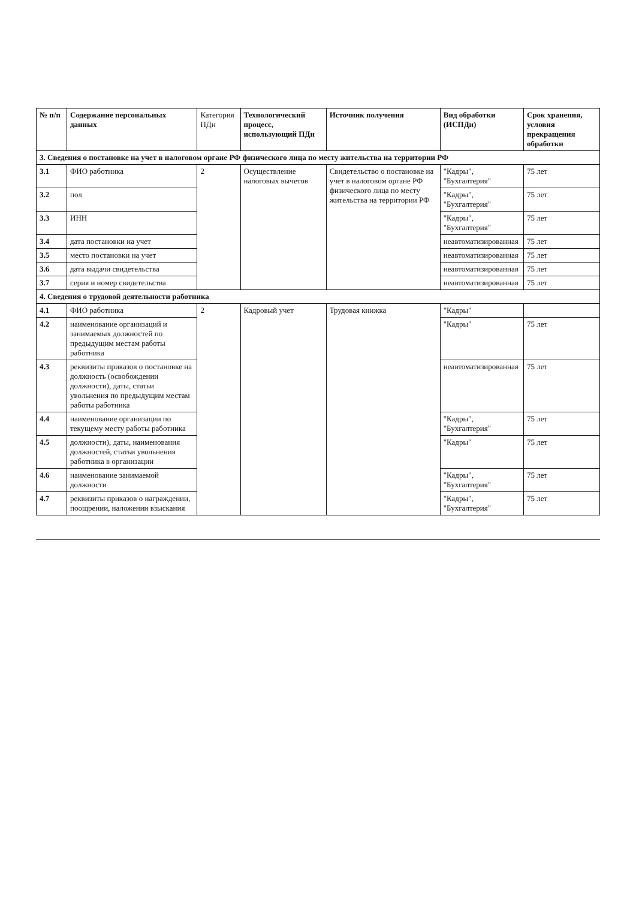| № п/п | Содержание персональных данных | Категория ПДн | Технологический процесс, использующий ПДн | Источник получения | Вид обработки (ИСПДн) | Срок хранения, условия прекращения обработки |
| 3. Сведения о постановке на учет в налоговом органе РФ физического лица по месту жительства на территории РФ | | | | | | |
| 3.1 | ФИО работника | 2 | Осуществление налоговых вычетов | Свидетельство о постановке на учет в налоговом органе РФ физического лица по месту жительства на территории РФ | "Кадры", "Бухгалтерия" | 75 лет |
| 3.2 | пол | | | | "Кадры", "Бухгалтерия" | 75 лет |
| 3.3 | ИНН | | | | "Кадры", "Бухгалтерия" | 75 лет |
| 3.4 | дата постановки на учет | | | | неавтоматизированная | 75 лет |
| 3.5 | место постановки на учет | | | | неавтоматизированная | 75 лет |
| 3.6 | дата выдачи свидетельства | | | | неавтоматизированная | 75 лет |
| 3.7 | серия и номер свидетельства | | | | неавтоматизированная | 75 лет |
| 4. Сведения о трудовой деятельности работника | | | | | | |
| 4.1 | ФИО работника | 2 | Кадровый учет | Трудовая книжка | "Кадры" | |
| 4.2 | наименование организаций и занимаемых должностей по предыдущим местам работы работника | | | | "Кадры" | 75 лет |
| 4.3 | реквизиты приказов о постановке на должность (освобождении должности), даты, статьи увольнения по предыдущим местам работы работника | | | | неавтоматизированная | 75 лет |
| 4.4 | наименование организации по текущему месту работы работника | | | | "Кадры", "Бухгалтерия" | 75 лет |
| 4.5 | должности), даты, наименования должностей, статьи увольнения работника в организации | | | | "Кадры" | 75 лет |
| 4.6 | наименование занимаемой должности | | | | "Кадры", "Бухгалтерия" | 75 лет |
| 4.7 | реквизиты приказов о награждении, поощрении, наложении взыскания | | | | "Кадры", "Бухгалтерия" | 75 лет |